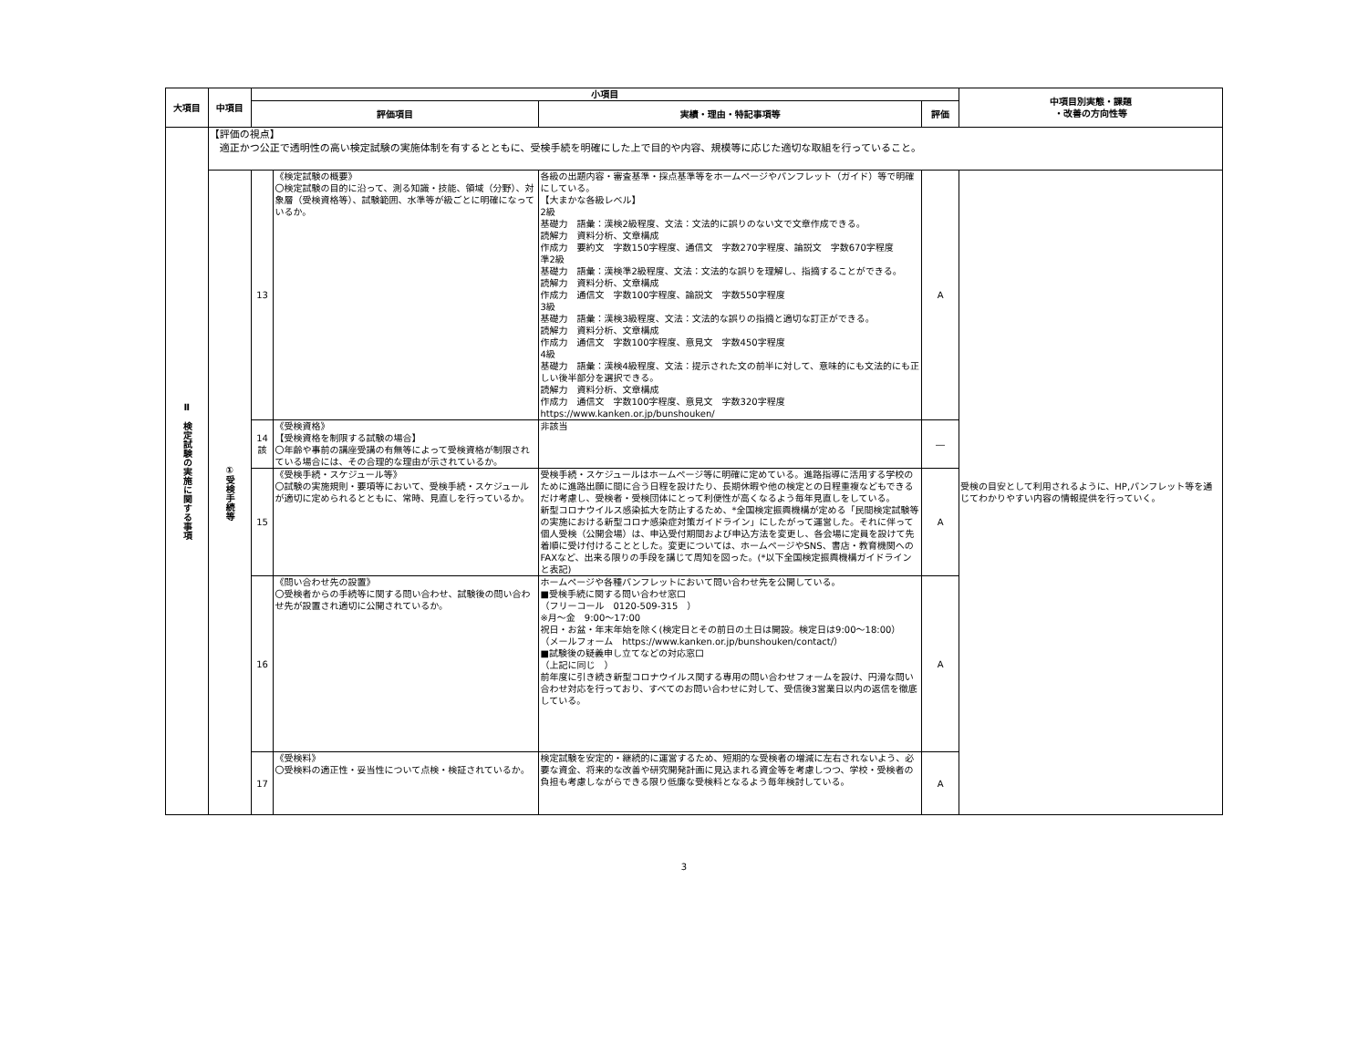| 大項目 | 中項目 | 小項目 | | | | 中項目別実態・課題 ・改善の方向性等 |
| --- | --- | --- | --- | --- | --- | --- |
| | | 評価項目 | | 実績・理由・特記事項等 | 評価 | |
| Ⅱ 検定試験の実施に関する事項 | 【評価の視点】 適正かつ公正で透明性の高い検定試験の実施体制を有するとともに、受検手続を明確にした上で目的や内容、規模等に応じた適切な取組を行っていること。 | | | | | |
| | ①受検手続等 | 13 | 《検定試験の概要》 〇検定試験の目的に沿って、測る知識・技能、領域（分野）、対象層（受検資格等）、試験範囲、水準等が級ごとに明確になっているか。 | 各級の出題内容・審査基準・採点基準等をホームページやパンフレット（ガイド）等で明確にしている。 【大まかな各級レベル】 2級 基礎力 語彙：漢検2級程度、文法：文法的に誤りのない文で文章作成できる。 読解力 資料分析、文章構成 作成力 要約文 字数150字程度、通信文 字数270字程度、論説文 字数670字程度 準2級 基礎力 語彙：漢検準2級程度、文法：文法的な誤りを理解し、指摘することができる。 読解力 資料分析、文章構成 作成力 通信文 字数100字程度、論説文 字数550字程度 3級 基礎力 語彙：漢検3級程度、文法：文法的な誤りの指摘と適切な訂正ができる。 読解力 資料分析、文章構成 作成力 通信文 字数100字程度、意見文 字数450字程度 4級 基礎力 語彙：漢検4級程度、文法：提示された文の前半に対して、意味的にも文法的にも正しい後半部分を選択できる。 読解力 資料分析、文章構成 作成力 通信文 字数100字程度、意見文 字数320字程度 https://www.kanken.or.jp/bunshouken/ | A | 受検の目安として利用されるように、HP,パンフレット等を通じてわかりやすい内容の情報提供を行っていく。 |
| | | 14 該 | 《受検資格》 【受検資格を制限する試験の場合】 〇年齢や事前の講座受講の有無等によって受検資格が制限されている場合には、その合理的な理由が示されているか。 | 非該当 | ― | |
| | | 15 | 《受検手続・スケジュール等》 〇試験の実施規則・要項等において、受検手続・スケジュールが適切に定められるとともに、常時、見直しを行っているか。 | 受検手続・スケジュールはホームページ等に明確に定めている。進路指導に活用する学校のために進路出願に間に合う日程を設けたり、長期休暇や他の検定との日程重複などもできるだけ考慮し、受検者・受検団体にとって利便性が高くなるよう毎年見直しをしている。 新型コロナウイルス感染拡大を防止するため、*全国検定振興機構が定める「民間検定試験等の実施における新型コロナ感染症対策ガイドライン」にしたがって運営した。それに伴って個人受検（公開会場）は、申込受付期間および申込方法を変更し、各会場に定員を設けて先着順に受け付けることとした。変更については、ホームページやSNS、書店・教育機関へのFAXなど、出来る限りの手段を講じて周知を図った。(*以下全国検定振興機構ガイドラインと表記) | A | |
| | | 16 | 《問い合わせ先の設置》 〇受検者からの手続等に関する問い合わせ、試験後の問い合わせ先が設置され適切に公開されているか。 | ホームページや各種パンフレットにおいて問い合わせ先を公開している。 ■受検手続に関する問い合わせ窓口 （フリーコール 0120-509-315 ） ※月～金 9:00～17:00 祝日・お盆・年末年始を除く(検定日とその前日の土日は開設。検定日は9:00～18:00） （メールフォーム https://www.kanken.or.jp/bunshouken/contact/） ■試験後の疑義申し立てなどの対応窓口 （上記に同じ ） 前年度に引き続き新型コロナウイルス関する専用の問い合わせフォームを設け、円滑な問い合わせ対応を行っており、すべてのお問い合わせに対して、受信後3営業日以内の返信を徹底している。 | A | |
| | | 17 | 《受検料》 〇受検料の適正性・妥当性について点検・検証されているか。 | 検定試験を安定的・継続的に運営するため、短期的な受検者の増減に左右されないよう、必要な資金、将来的な改善や研究開発計画に見込まれる資金等を考慮しつつ、学校・受検者の負担も考慮しながらできる限り低廉な受検料となるよう毎年検討している。 | A | |
3